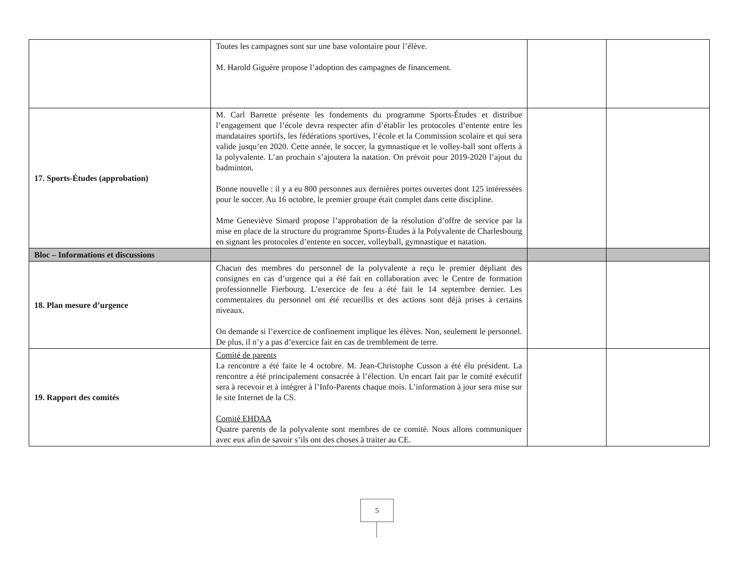| | Toutes les campagnes sont sur une base volontaire pour l’élève. M. Harold Giguère propose l’adoption des campagnes de financement. | | |
| 17. Sports-Études (approbation) | M. Carl Barrette présente les fondements du programme Sports-Études et distribue l’engagement que l’école devra respecter afin d’établir les protocoles d’entente entre les mandataires sportifs, les fédérations sportives, l’école et la Commission scolaire et qui sera valide jusqu’en 2020. Cette année, le soccer, la gymnastique et le volley-ball sont offerts à la polyvalente. L’an prochain s’ajoutera la natation. On prévoit pour 2019-2020 l’ajout du badminton. Bonne nouvelle : il y a eu 800 personnes aux dernières portes ouvertes dont 125 intéressées pour le soccer. Au 16 octobre, le premier groupe était complet dans cette discipline. Mme Geneviève Simard propose l’approbation de la résolution d’offre de service par la mise en place de la structure du programme Sports-Études à la Polyvalente de Charlesbourg en signant les protocoles d’entente en soccer, volleyball, gymnastique et natation. | | |
| Bloc – Informations et discussions | | | |
| 18. Plan mesure d’urgence | Chacun des membres du personnel de la polyvalente a reçu le premier dépliant des consignes en cas d’urgence qui a été fait en collaboration avec le Centre de formation professionnelle Fierbourg. L’exercice de feu a été fait le 14 septembre dernier. Les commentaires du personnel ont été recueillis et des actions sont déjà prises à certains niveaux. On demande si l’exercice de confinement implique les élèves. Non, seulement le personnel. De plus, il n’y a pas d’exercice fait en cas de tremblement de terre. | | |
| 19. Rapport des comités | Comité de parents La rencontre a été faite le 4 octobre. M. Jean-Christophe Cusson a été élu président. La rencontre a été principalement consacrée à l’élection. Un encart fait par le comité exécutif sera à recevoir et à intégrer à l’Info-Parents chaque mois. L’information à jour sera mise sur le site Internet de la CS. Comité EHDAA Quatre parents de la polyvalente sont membres de ce comité. Nous allons communiquer avec eux afin de savoir s’ils ont des choses à traiter au CE. | | |
5